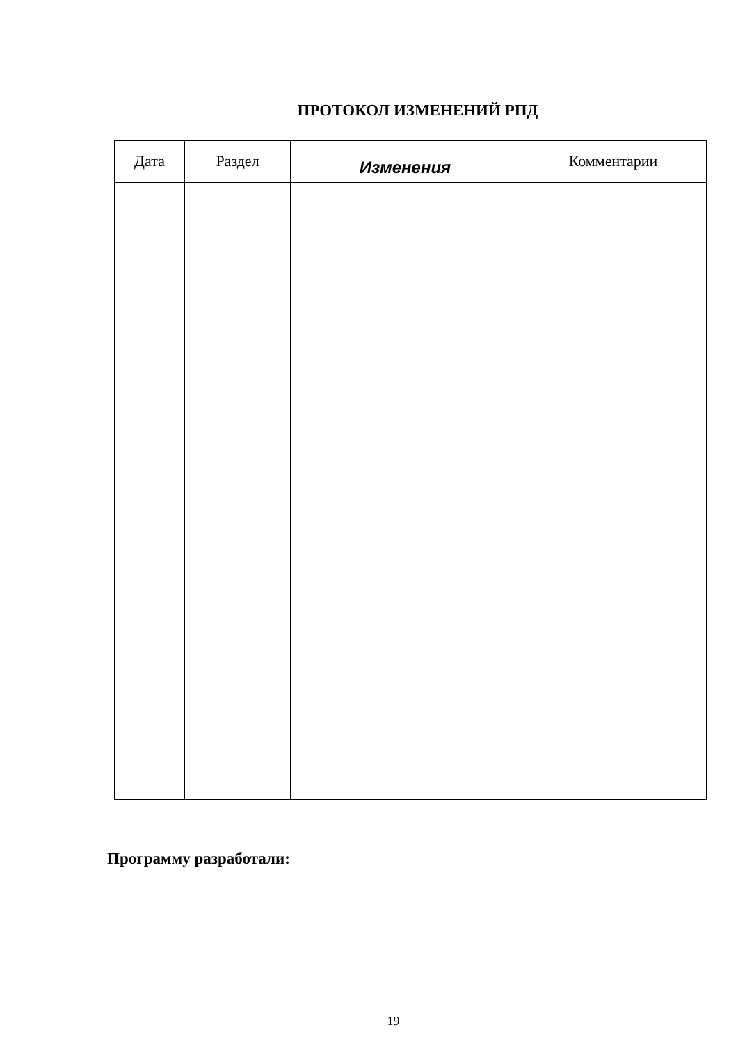ПРОТОКОЛ ИЗМЕНЕНИЙ РПД
| Дата | Раздел | Изменения | Комментарии |
| --- | --- | --- | --- |
Программу разработали:
19